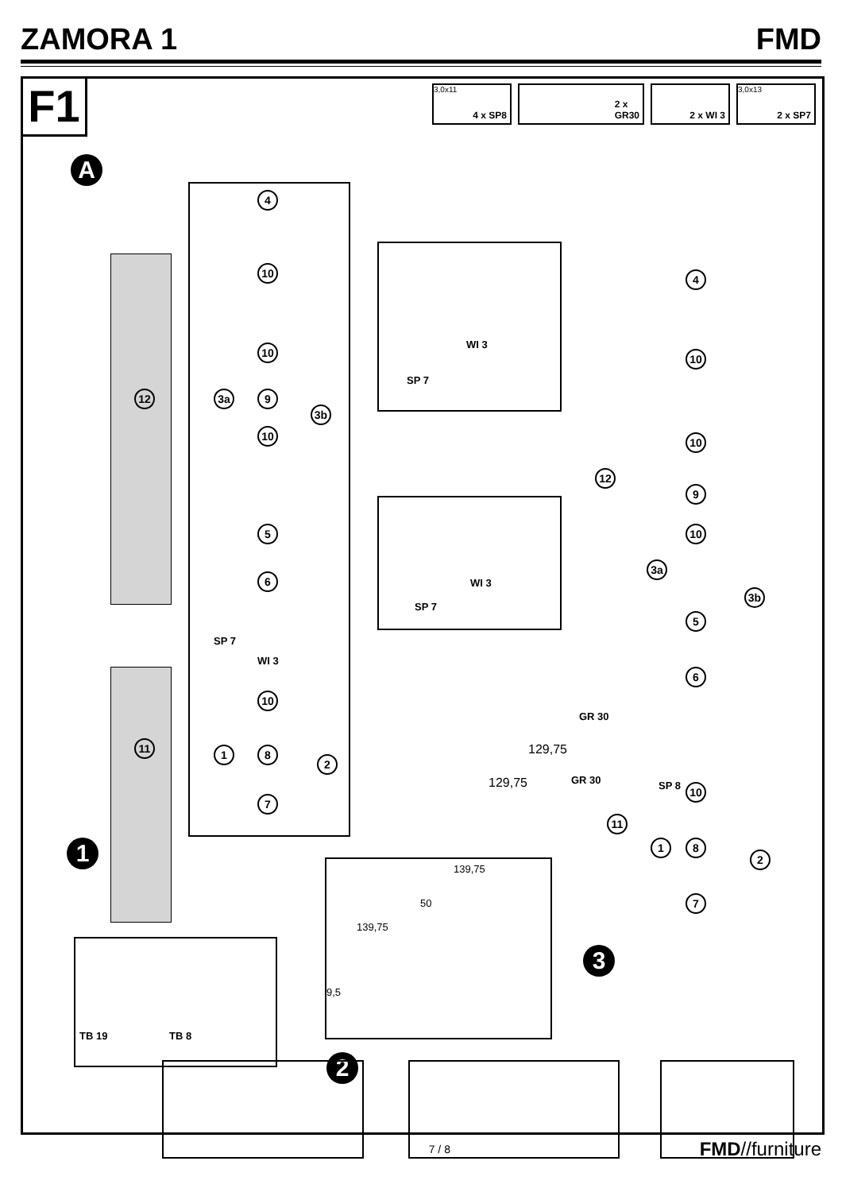ZAMORA 1 FMD
F1
3,0x11
4 x SP8
2 x
GR30
2 x WI 3
3,0x13
2 x SP7
A
4
10
10
3a 9
3b
12
10
5
6
SP 7
WI 3
10
11 1 8
2
7
1
WI 3
SP 7
WI 3
SP 7
TB 19 TB 8
139,75
50
139,75
9,5
2
129,75
129,75
GR 30
GR 30 SP 8
4
10
10
12
9
10
3a
3b
5
6
10
11
1 8
2
7
3
7 / 8 FMD//furniture